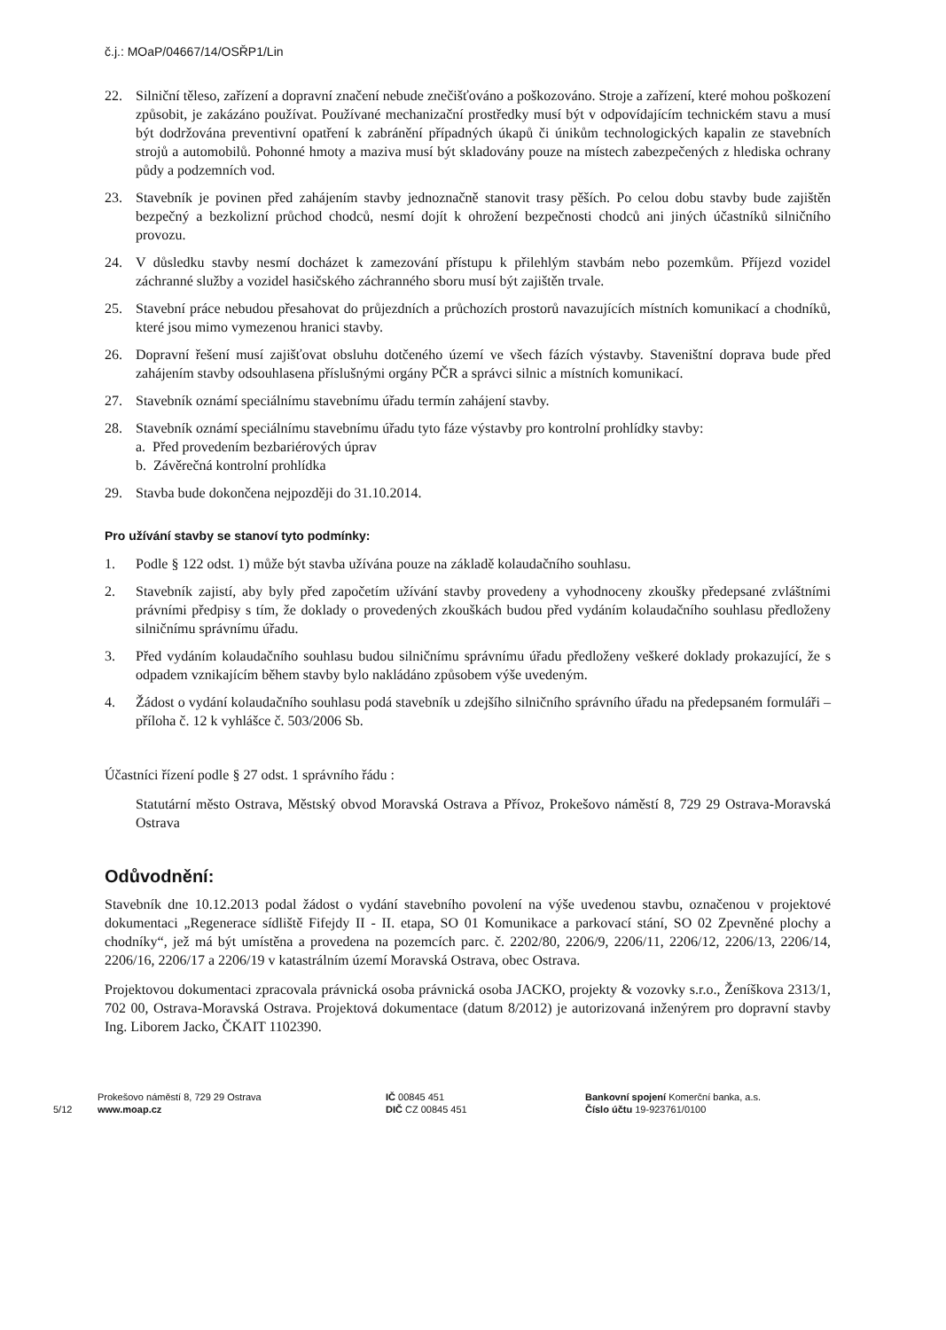č.j.: MOaP/04667/14/OSŘP1/Lin
22. Silniční těleso, zařízení a dopravní značení nebude znečišťováno a poškozováno. Stroje a zařízení, které mohou poškození způsobit, je zakázáno používat. Používané mechanizační prostředky musí být v odpovídajícím technickém stavu a musí být dodržována preventivní opatření k zabránění případných úkapů či únikům technologických kapalin ze stavebních strojů a automobilů. Pohonné hmoty a maziva musí být skladovány pouze na místech zabezpečených z hlediska ochrany půdy a podzemních vod.
23. Stavebník je povinen před zahájením stavby jednoznačně stanovit trasy pěších. Po celou dobu stavby bude zajištěn bezpečný a bezkolizní průchod chodců, nesmí dojít k ohrožení bezpečnosti chodců ani jiných účastníků silničního provozu.
24. V důsledku stavby nesmí docházet k zamezování přístupu k přilehlým stavbám nebo pozemkům. Příjezd vozidel záchranné služby a vozidel hasičského záchranného sboru musí být zajištěn trvale.
25. Stavební práce nebudou přesahovat do průjezdních a průchozích prostorů navazujících místních komunikací a chodníků, které jsou mimo vymezenou hranici stavby.
26. Dopravní řešení musí zajišťovat obsluhu dotčeného území ve všech fázích výstavby. Staveništní doprava bude před zahájením stavby odsouhlasena příslušnými orgány PČR a správci silnic a místních komunikací.
27. Stavebník oznámí speciálnímu stavebnímu úřadu termín zahájení stavby.
28. Stavebník oznámí speciálnímu stavebnímu úřadu tyto fáze výstavby pro kontrolní prohlídky stavby:
a. Před provedením bezbariérových úprav
b. Závěrečná kontrolní prohlídka
29. Stavba bude dokončena nejpozději do 31.10.2014.
Pro užívání stavby se stanoví tyto podmínky:
1. Podle § 122 odst. 1) může být stavba užívána pouze na základě kolaudačního souhlasu.
2. Stavebník zajistí, aby byly před započetím užívání stavby provedeny a vyhodnoceny zkoušky předepsané zvláštními právními předpisy s tím, že doklady o provedených zkouškách budou před vydáním kolaudačního souhlasu předloženy silničnímu správnímu úřadu.
3. Před vydáním kolaudačního souhlasu budou silničnímu správnímu úřadu předloženy veškeré doklady prokazující, že s odpadem vznikajícím během stavby bylo nakládáno způsobem výše uvedeným.
4. Žádost o vydání kolaudačního souhlasu podá stavebník u zdejšího silničního správního úřadu na předepsaném formuláři – příloha č. 12 k vyhlášce č. 503/2006 Sb.
Účastníci řízení podle § 27 odst. 1 správního řádu :
Statutární město Ostrava, Městský obvod Moravská Ostrava a Přívoz, Prokešovo náměstí 8, 729 29 Ostrava-Moravská Ostrava
Odůvodnění:
Stavebník dne 10.12.2013 podal žádost o vydání stavebního povolení na výše uvedenou stavbu, označenou v projektové dokumentaci „Regenerace sídliště Fifejdy II - II. etapa, SO 01 Komunikace a parkovací stání, SO 02 Zpevněné plochy a chodníky“, jež má být umístěna a provedena na pozemcích parc. č. 2202/80, 2206/9, 2206/11, 2206/12, 2206/13, 2206/14, 2206/16, 2206/17 a 2206/19 v katastrálním území Moravská Ostrava, obec Ostrava.
Projektovou dokumentaci zpracovala právnická osoba právnická osoba JACKO, projekty & vozovky s.r.o., Ženíškova 2313/1, 702 00, Ostrava-Moravská Ostrava. Projektová dokumentace (datum 8/2012) je autorizovaná inženýrem pro dopravní stavby Ing. Liborem Jacko, ČKAIT 1102390.
5/12
Prokešovo náměstí 8, 729 29 Ostrava
www.moap.cz
IČ 00845 451
DIČ CZ 00845 451
Bankovní spojení Komerční banka, a.s.
Číslo účtu 19-923761/0100